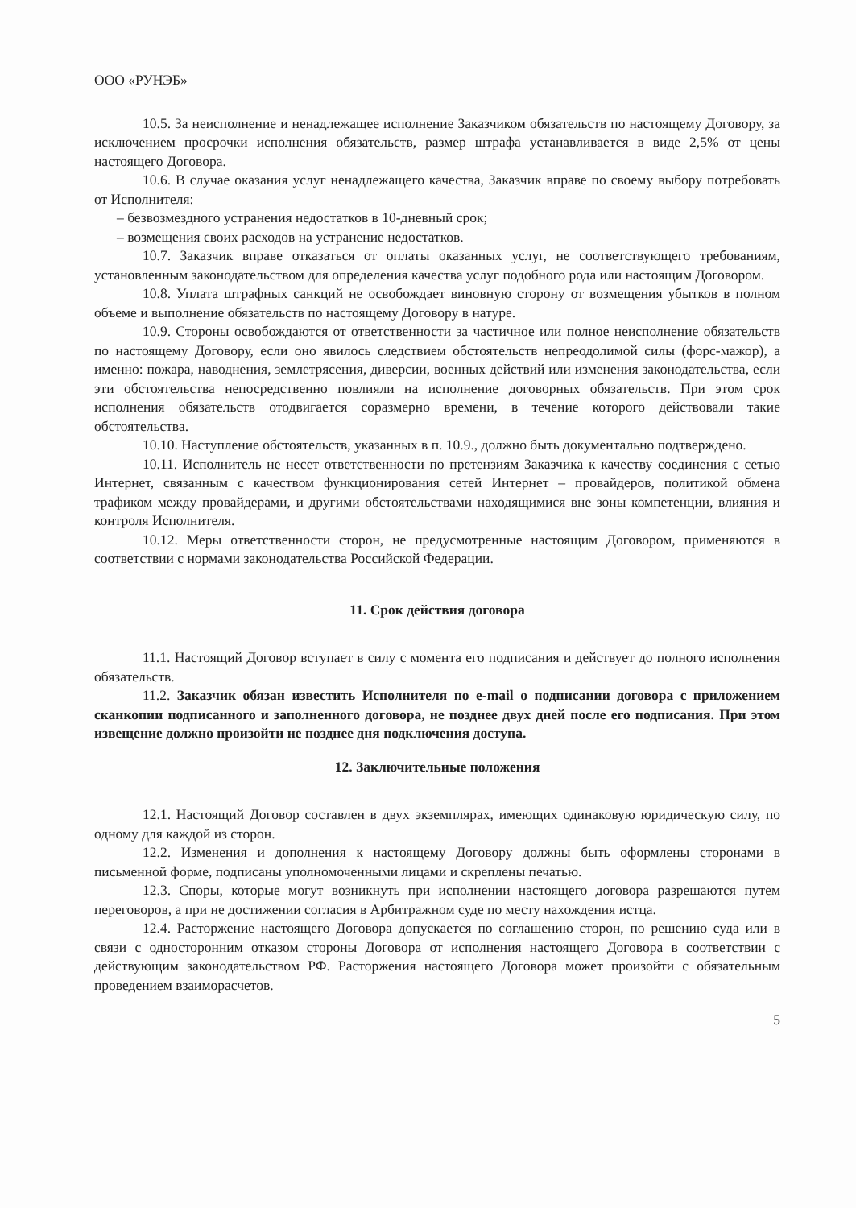ООО «РУНЭБ»
10.5. За неисполнение и ненадлежащее исполнение Заказчиком обязательств по настоящему Договору, за исключением просрочки исполнения обязательств, размер штрафа устанавливается в виде 2,5% от цены настоящего Договора.
10.6. В случае оказания услуг ненадлежащего качества, Заказчик вправе по своему выбору потребовать от Исполнителя:
– безвозмездного устранения недостатков в 10-дневный срок;
– возмещения своих расходов на устранение недостатков.
10.7. Заказчик вправе отказаться от оплаты оказанных услуг, не соответствующего требованиям, установленным законодательством для определения качества услуг подобного рода или настоящим Договором.
10.8. Уплата штрафных санкций не освобождает виновную сторону от возмещения убытков в полном объеме и выполнение обязательств по настоящему Договору в натуре.
10.9. Стороны освобождаются от ответственности за частичное или полное неисполнение обязательств по настоящему Договору, если оно явилось следствием обстоятельств непреодолимой силы (форс-мажор), а именно: пожара, наводнения, землетрясения, диверсии, военных действий или изменения законодательства, если эти обстоятельства непосредственно повлияли на исполнение договорных обязательств. При этом срок исполнения обязательств отодвигается соразмерно времени, в течение которого действовали такие обстоятельства.
10.10. Наступление обстоятельств, указанных в п. 10.9., должно быть документально подтверждено.
10.11. Исполнитель не несет ответственности по претензиям Заказчика к качеству соединения с сетью Интернет, связанным с качеством функционирования сетей Интернет – провайдеров, политикой обмена трафиком между провайдерами, и другими обстоятельствами находящимися вне зоны компетенции, влияния и контроля Исполнителя.
10.12. Меры ответственности сторон, не предусмотренные настоящим Договором, применяются в соответствии с нормами законодательства Российской Федерации.
11. Срок действия договора
11.1. Настоящий Договор вступает в силу с момента его подписания и действует до полного исполнения обязательств.
11.2. Заказчик обязан известить Исполнителя по e-mail о подписании договора с приложением сканкопии подписанного и заполненного договора, не позднее двух дней после его подписания. При этом извещение должно произойти не позднее дня подключения доступа.
12. Заключительные положения
12.1. Настоящий Договор составлен в двух экземплярах, имеющих одинаковую юридическую силу, по одному для каждой из сторон.
12.2. Изменения и дополнения к настоящему Договору должны быть оформлены сторонами в письменной форме, подписаны уполномоченными лицами и скреплены печатью.
12.3. Споры, которые могут возникнуть при исполнении настоящего договора разрешаются путем переговоров, а при не достижении согласия в Арбитражном суде по месту нахождения истца.
12.4. Расторжение настоящего Договора допускается по соглашению сторон, по решению суда или в связи с односторонним отказом стороны Договора от исполнения настоящего Договора в соответствии с действующим законодательством РФ. Расторжения настоящего Договора может произойти с обязательным проведением взаиморасчетов.
5